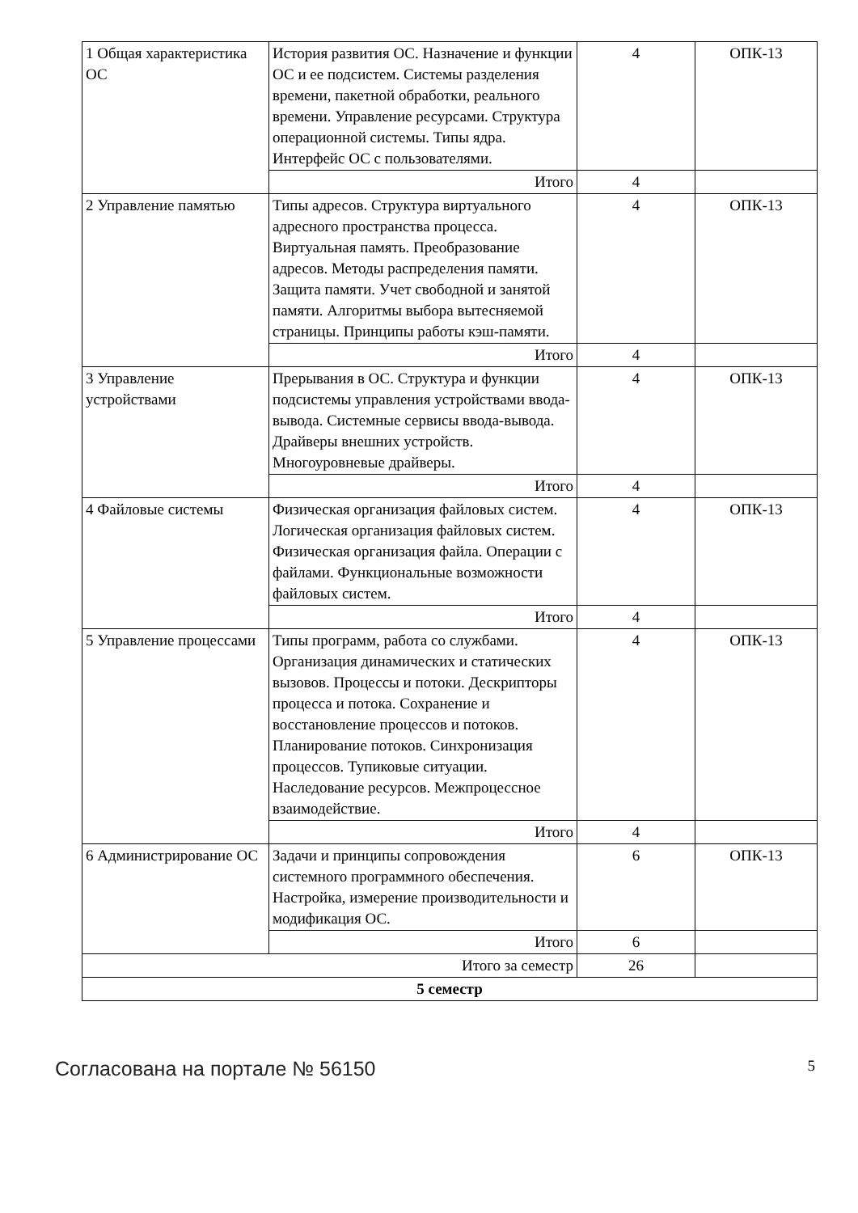| 1 Общая характеристика ОС | История развития ОС. Назначение и функции ОС и ее подсистем. Системы разделения времени, пакетной обработки, реального времени. Управление ресурсами. Структура операционной системы. Типы ядра. Интерфейс ОС с пользователями. | 4 | ОПК-13 |
| | Итого | 4 | |
| 2 Управление памятью | Типы адресов. Структура виртуального адресного пространства процесса. Виртуальная память. Преобразование адресов. Методы распределения памяти. Защита памяти. Учет свободной и занятой памяти. Алгоритмы выбора вытесняемой страницы. Принципы работы кэш-памяти. | 4 | ОПК-13 |
| | Итого | 4 | |
| 3 Управление устройствами | Прерывания в ОС. Структура и функции подсистемы управления устройствами ввода-вывода. Системные сервисы ввода-вывода. Драйверы внешних устройств. Многоуровневые драйверы. | 4 | ОПК-13 |
| | Итого | 4 | |
| 4 Файловые системы | Физическая организация файловых систем. Логическая организация файловых систем. Физическая организация файла. Операции с файлами. Функциональные возможности файловых систем. | 4 | ОПК-13 |
| | Итого | 4 | |
| 5 Управление процессами | Типы программ, работа со службами. Организация динамических и статических вызовов. Процессы и потоки. Дескрипторы процесса и потока. Сохранение и восстановление процессов и потоков. Планирование потоков. Синхронизация процессов. Тупиковые ситуации. Наследование ресурсов. Межпроцессное взаимодействие. | 4 | ОПК-13 |
| | Итого | 4 | |
| 6 Администрирование ОС | Задачи и принципы сопровождения системного программного обеспечения. Настройка, измерение производительности и модификация ОС. | 6 | ОПК-13 |
| | Итого | 6 | |
| Итого за семестр | | 26 | |
| 5 семестр | | | |
Согласована на портале № 56150 5